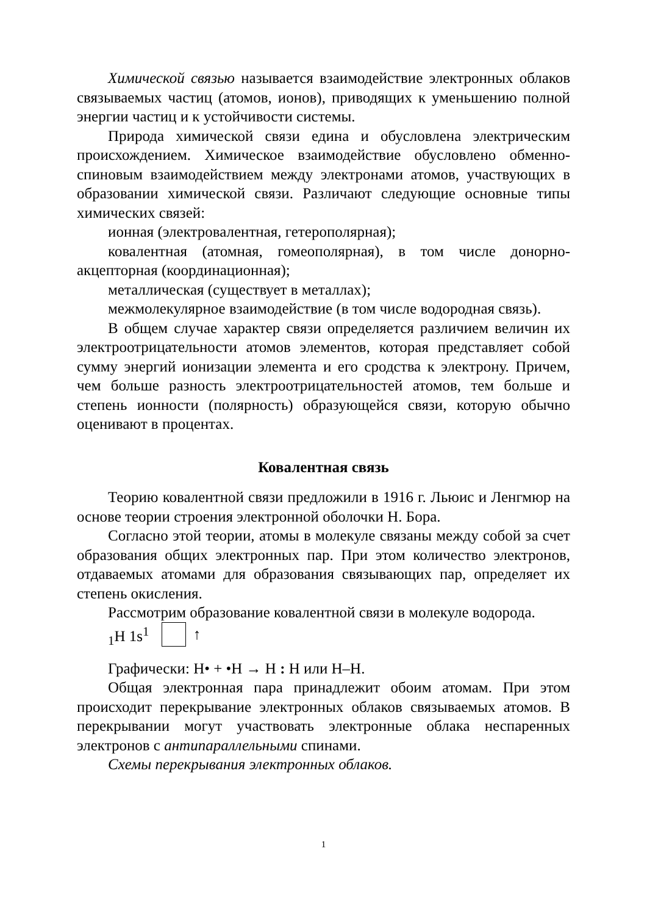Химической связью называется взаимодействие электронных облаков связываемых частиц (атомов, ионов), приводящих к уменьшению полной энергии частиц и к устойчивости системы.
Природа химической связи едина и обусловлена электрическим происхождением. Химическое взаимодействие обусловлено обменно-спиновым взаимодействием между электронами атомов, участвующих в образовании химической связи. Различают следующие основные типы химических связей:
ионная (электровалентная, гетерополярная);
ковалентная (атомная, гомеополярная), в том числе донорно-акцепторная (координационная);
металлическая (существует в металлах);
межмолекулярное взаимодействие (в том числе водородная связь).
В общем случае характер связи определяется различием величин их электроотрицательности атомов элементов, которая представляет собой сумму энергий ионизации элемента и его сродства к электрону. Причем, чем больше разность электроотрицательностей атомов, тем больше и степень ионности (полярность) образующейся связи, которую обычно оценивают в процентах.
Ковалентная связь
Теорию ковалентной связи предложили в 1916 г. Льюис и Ленгмюр на основе теории строения электронной оболочки Н. Бора.
Согласно этой теории, атомы в молекуле связаны между собой за счет образования общих электронных пар. При этом количество электронов, отдаваемых атомами для образования связывающих пар, определяет их степень окисления.
Рассмотрим образование ковалентной связи в молекуле водорода.
<sub>1</sub>H 1s<sup>1</sup> ↑
Графически: H• + •H → H : H или H–H.
Общая электронная пара принадлежит обоим атомам. При этом происходит перекрывание электронных облаков связываемых атомов. В перекрывании могут участвовать электронные облака неспаренных электронов с антипараллельными спинами.
Схемы перекрывания электронных облаков.
1